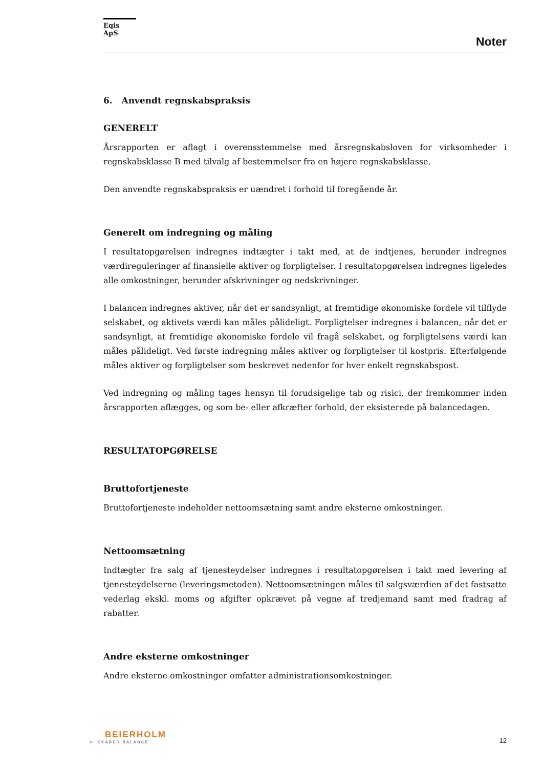Eqis ApS
Noter
6. Anvendt regnskabspraksis
GENERELT
Årsrapporten er aflagt i overensstemmelse med årsregnskabsloven for virksomheder i regnskabsklasse B med tilvalg af bestemmelser fra en højere regnskabsklasse.
Den anvendte regnskabspraksis er uændret i forhold til foregående år.
Generelt om indregning og måling
I resultatopgørelsen indregnes indtægter i takt med, at de indtjenes, herunder indregnes værdireguleringer af finansielle aktiver og forpligtelser. I resultatopgørelsen indregnes ligeledes alle omkostninger, herunder afskrivninger og nedskrivninger.
I balancen indregnes aktiver, når det er sandsynligt, at fremtidige økonomiske fordele vil tilflyde selskabet, og aktivets værdi kan måles pålideligt. Forpligtelser indregnes i balancen, når det er sandsynligt, at fremtidige økonomiske fordele vil fragå selskabet, og forpligtelsens værdi kan måles pålideligt. Ved første indregning måles aktiver og forpligtelser til kostpris. Efterfølgende måles aktiver og forpligtelser som beskrevet nedenfor for hver enkelt regnskabspost.
Ved indregning og måling tages hensyn til forudsigelige tab og risici, der fremkommer inden årsrapporten aflægges, og som be- eller afkræfter forhold, der eksisterede på balancedagen.
RESULTATOPGØRELSE
Bruttofortjeneste
Bruttofortjeneste indeholder nettoomsætning samt andre eksterne omkostninger.
Nettoomsætning
Indtægter fra salg af tjenesteydelser indregnes i resultatopgørelsen i takt med levering af tjenesteydelserne (leveringsmetoden). Nettoomsætningen måles til salgsværdien af det fastsatte vederlag ekskl. moms og afgifter opkrævet på vegne af tredjemand samt med fradrag af rabatter.
Andre eksterne omkostninger
Andre eksterne omkostninger omfatter administrationsomkostninger.
BEIERHOLM
VI SKABER BALANCE
12